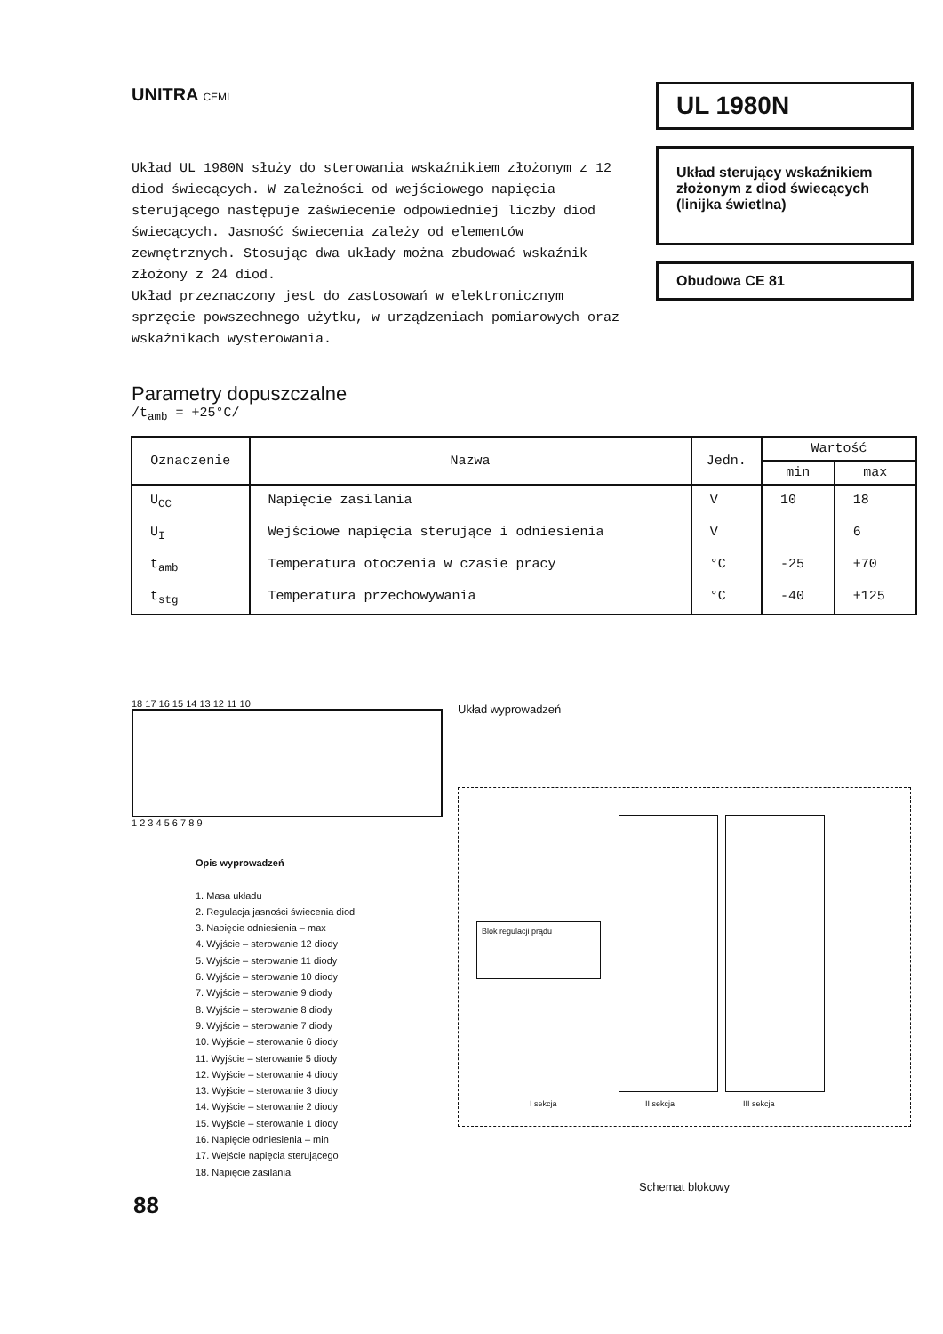UNITRA CEMI
Układ UL 1980N służy do sterowania wskaźnikiem złożonym z 12 diod świecących. W zależności od wejściowego napięcia sterującego następuje zaświecenie odpowiedniej liczby diod świecących. Jasność świecenia zależy od elementów zewnętrznych. Stosując dwa układy można zbudować wskaźnik złożony z 24 diod.
Układ przeznaczony jest do zastosowań w elektronicznym sprzęcie powszechnego użytku, w urządzeniach pomiarowych oraz wskaźnikach wysterowania.
Parametry dopuszczalne
/t<sub>amb</sub> = +25°C/
UL 1980N
Układ sterujący wskaźnikiem złożonym z diod świecących (linijka świetlna)
Obudowa CE 81
| Oznaczenie | Nazwa | Jedn. | Wartość | |
| --- | --- | --- | --- | --- |
| | | | min | max |
| U<sub>CC</sub> | Napięcie zasilania | V | 10 | 18 |
| U<sub>I</sub> | Wejściowe napięcia sterujące i odniesienia | V | | 6 |
| t<sub>amb</sub> | Temperatura otoczenia w czasie pracy | °C | -25 | +70 |
| t<sub>stg</sub> | Temperatura przechowywania | °C | -40 | +125 |
18 17 16 15 14 13 12 11 10
1 2 3 4 5 6 7 8 9
Opis wyprowadzeń
1. Masa układu
2. Regulacja jasności świecenia diod
3. Napięcie odniesienia – max
4. Wyjście – sterowanie 12 diody
5. Wyjście – sterowanie 11 diody
6. Wyjście – sterowanie 10 diody
7. Wyjście – sterowanie 9 diody
8. Wyjście – sterowanie 8 diody
9. Wyjście – sterowanie 7 diody
10. Wyjście – sterowanie 6 diody
11. Wyjście – sterowanie 5 diody
12. Wyjście – sterowanie 4 diody
13. Wyjście – sterowanie 3 diody
14. Wyjście – sterowanie 2 diody
15. Wyjście – sterowanie 1 diody
16. Napięcie odniesienia – min
17. Wejście napięcia sterującego
18. Napięcie zasilania
Układ wyprowadzeń
Blok regulacji prądu
I sekcja II sekcja III sekcja
Schemat blokowy
88